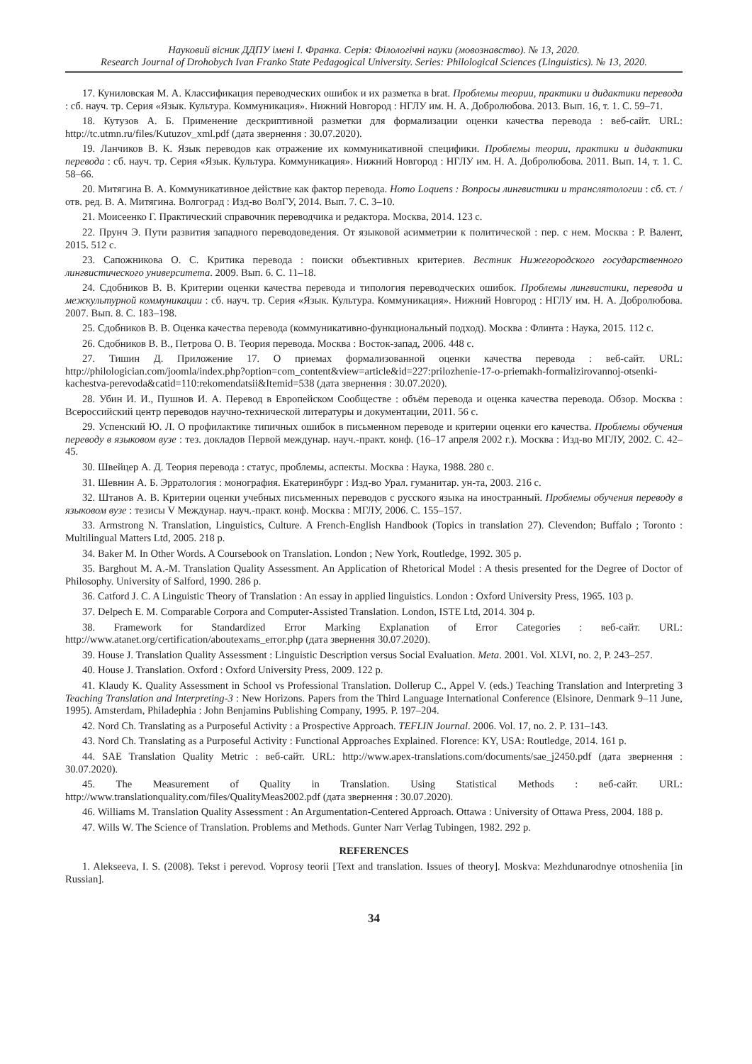Науковий вісник ДДПУ імені І. Франка. Серія: Філологічні науки (мовознавство). № 13, 2020.
Research Journal of Drohobych Ivan Franko State Pedagogical University. Series: Philological Sciences (Linguistics). № 13, 2020.
17. Куниловская М. А. Классификация переводческих ошибок и их разметка в brat. Проблемы теории, практики и дидактики перевода : сб. науч. тр. Серия «Язык. Культура. Коммуникация». Нижний Новгород : НГЛУ им. Н. А. Добролюбова. 2013. Вып. 16, т. 1. С. 59–71.
18. Кутузов А. Б. Применение дескриптивной разметки для формализации оценки качества перевода : веб-сайт. URL: http://tc.utmn.ru/files/Kutuzov_xml.pdf (дата звернення : 30.07.2020).
19. Ланчиков В. К. Язык переводов как отражение их коммуникативной специфики. Проблемы теории, практики и дидактики перевода : сб. науч. тр. Серия «Язык. Культура. Коммуникация». Нижний Новгород : НГЛУ им. Н. А. Добролюбова. 2011. Вып. 14, т. 1. С. 58–66.
20. Митягина В. А. Коммуникативное действие как фактор перевода. Homo Loquens : Вопросы лингвистики и транслятологии : сб. ст. / отв. ред. В. А. Митягина. Волгоград : Изд-во ВолГУ, 2014. Вып. 7. С. 3–10.
21. Моисеенко Г. Практический справочник переводчика и редактора. Москва, 2014. 123 с.
22. Прунч Э. Пути развития западного переводоведения. От языковой асимметрии к политической : пер. с нем. Москва : Р. Валент, 2015. 512 с.
23. Сапожникова О. С. Критика перевода : поиски объективных критериев. Вестник Нижегородского государственного лингвистического университета. 2009. Вып. 6. С. 11–18.
24. Сдобников В. В. Критерии оценки качества перевода и типология переводческих ошибок. Проблемы лингвистики, перевода и межкультурной коммуникации : сб. науч. тр. Серия «Язык. Культура. Коммуникация». Нижний Новгород : НГЛУ им. Н. А. Добролюбова. 2007. Вып. 8. С. 183–198.
25. Сдобников В. В. Оценка качества перевода (коммуникативно-функциональный подход). Москва : Флинта : Наука, 2015. 112 с.
26. Сдобников В. В., Петрова О. В. Теория перевода. Москва : Восток-запад, 2006. 448 с.
27. Тишин Д. Приложение 17. О приемах формализованной оценки качества перевода : веб-сайт. URL: http://philologician.com/joomla/index.php?option=com_content&view=article&id=227:prilozhenie-17-o-priemakh-formalizirovannoj-otsenki-kachestva-perevoda&catid=110:rekomendatsii&Itemid=538 (дата звернення : 30.07.2020).
28. Убин И. И., Пушнов И. А. Перевод в Европейском Сообществе : объём перевода и оценка качества перевода. Обзор. Москва : Всероссийский центр переводов научно-технической литературы и документации, 2011. 56 с.
29. Успенский Ю. Л. О профилактике типичных ошибок в письменном переводе и критерии оценки его качества. Проблемы обучения переводу в языковом вузе : тез. докладов Первой междунар. науч.-практ. конф. (16–17 апреля 2002 г.). Москва : Изд-во МГЛУ, 2002. С. 42–45.
30. Швейцер А. Д. Теория перевода : статус, проблемы, аспекты. Москва : Наука, 1988. 280 с.
31. Шевнин А. Б. Эрратология : монография. Екатеринбург : Изд-во Урал. гуманитар. ун-та, 2003. 216 с.
32. Штанов А. В. Критерии оценки учебных письменных переводов с русского языка на иностранный. Проблемы обучения переводу в языковом вузе : тезисы V Междунар. науч.-практ. конф. Москва : МГЛУ, 2006. С. 155–157.
33. Armstrong N. Translation, Linguistics, Culture. A French-English Handbook (Topics in translation 27). Clevendon; Buffalo ; Toronto : Multilingual Matters Ltd, 2005. 218 p.
34. Baker M. In Other Words. A Coursebook on Translation. London ; New York, Routledge, 1992. 305 p.
35. Barghout M. A.-M. Translation Quality Assessment. An Application of Rhetorical Model : A thesis presented for the Degree of Doctor of Philosophy. University of Salford, 1990. 286 p.
36. Catford J. C. A Linguistic Theory of Translation : An essay in applied linguistics. London : Oxford University Press, 1965. 103 p.
37. Delpech E. M. Comparable Corpora and Computer-Assisted Translation. London, ISTE Ltd, 2014. 304 p.
38. Framework for Standardized Error Marking Explanation of Error Categories : веб-сайт. URL: http://www.atanet.org/certification/aboutexams_error.php (дата звернення 30.07.2020).
39. House J. Translation Quality Assessment : Linguistic Description versus Social Evaluation. Meta. 2001. Vol. XLVI, no. 2, P. 243–257.
40. House J. Translation. Oxford : Oxford University Press, 2009. 122 p.
41. Klaudy K. Quality Assessment in School vs Professional Translation. Dollerup C., Appel V. (eds.) Teaching Translation and Interpreting 3 Teaching Translation and Interpreting-3 : New Horizons. Papers from the Third Language International Conference (Elsinore, Denmark 9–11 June, 1995). Amsterdam, Philadephia : John Benjamins Publishing Company, 1995. P. 197–204.
42. Nord Ch. Translating as a Purposeful Activity : a Prospective Approach. TEFLIN Journal. 2006. Vol. 17, no. 2. P. 131–143.
43. Nord Ch. Translating as a Purposeful Activity : Functional Approaches Explained. Florence: KY, USA: Routledge, 2014. 161 p.
44. SAE Translation Quality Metric : веб-сайт. URL: http://www.apex-translations.com/documents/sae_j2450.pdf (дата звернення : 30.07.2020).
45. The Measurement of Quality in Translation. Using Statistical Methods : веб-сайт. URL: http://www.translationquality.com/files/QualityMeas2002.pdf (дата звернення : 30.07.2020).
46. Williams M. Translation Quality Assessment : An Argumentation-Centered Approach. Ottawa : University of Ottawa Press, 2004. 188 p.
47. Wills W. The Science of Translation. Problems and Methods. Gunter Narr Verlag Tubingen, 1982. 292 p.
REFERENCES
1. Alekseeva, I. S. (2008). Tekst i perevod. Voprosy teorii [Text and translation. Issues of theory]. Moskva: Mezhdunarodnye otnosheniia [in Russian].
34